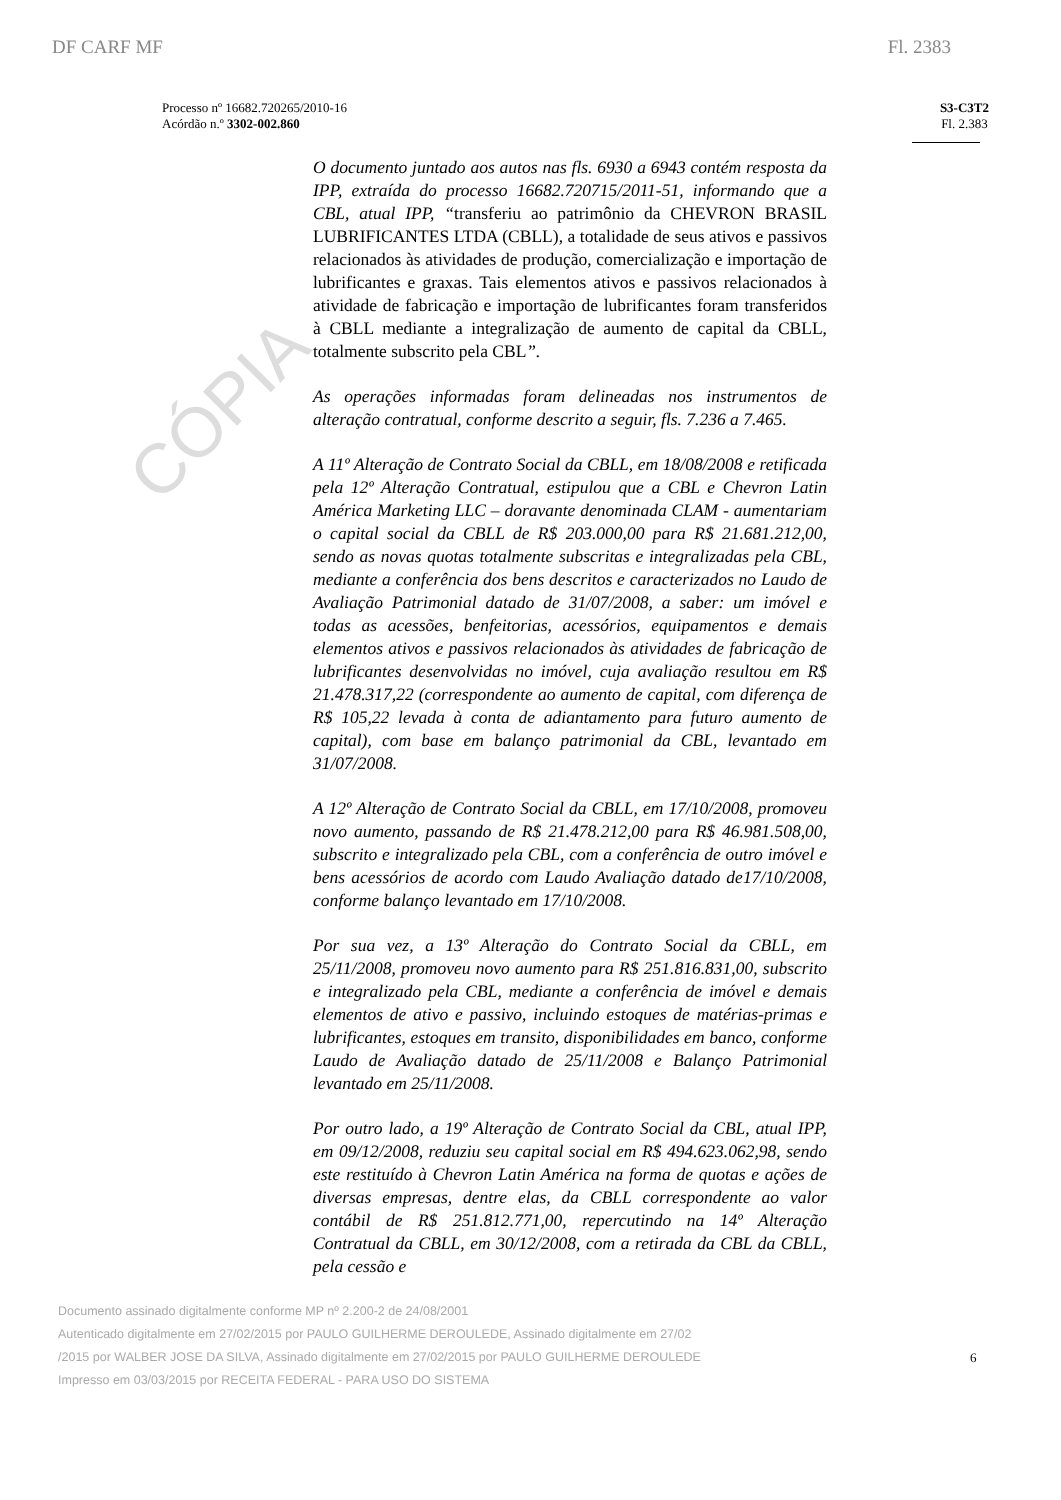CÓPIA
DF CARF MF Fl. 2383
Processo nº 16682.720265/2010-16
Acórdão n.º 3302-002.860
S3-C3T2
Fl. 2.383
O documento juntado aos autos nas fls. 6930 a 6943 contém resposta da IPP, extraída do processo 16682.720715/2011-51, informando que a CBL, atual IPP, “transferiu ao patrimônio da CHEVRON BRASIL LUBRIFICANTES LTDA (CBLL), a totalidade de seus ativos e passivos relacionados às atividades de produção, comercialização e importação de lubrificantes e graxas. Tais elementos ativos e passivos relacionados à atividade de fabricação e importação de lubrificantes foram transferidos à CBLL mediante a integralização de aumento de capital da CBLL, totalmente subscrito pela CBL”.
As operações informadas foram delineadas nos instrumentos de alteração contratual, conforme descrito a seguir, fls. 7.236 a 7.465.
A 11º Alteração de Contrato Social da CBLL, em 18/08/2008 e retificada pela 12º Alteração Contratual, estipulou que a CBL e Chevron Latin América Marketing LLC – doravante denominada CLAM - aumentariam o capital social da CBLL de R$ 203.000,00 para R$ 21.681.212,00, sendo as novas quotas totalmente subscritas e integralizadas pela CBL, mediante a conferência dos bens descritos e caracterizados no Laudo de Avaliação Patrimonial datado de 31/07/2008, a saber: um imóvel e todas as acessões, benfeitorias, acessórios, equipamentos e demais elementos ativos e passivos relacionados às atividades de fabricação de lubrificantes desenvolvidas no imóvel, cuja avaliação resultou em R$ 21.478.317,22 (correspondente ao aumento de capital, com diferença de R$ 105,22 levada à conta de adiantamento para futuro aumento de capital), com base em balanço patrimonial da CBL, levantado em 31/07/2008.
A 12º Alteração de Contrato Social da CBLL, em 17/10/2008, promoveu novo aumento, passando de R$ 21.478.212,00 para R$ 46.981.508,00, subscrito e integralizado pela CBL, com a conferência de outro imóvel e bens acessórios de acordo com Laudo Avaliação datado de17/10/2008, conforme balanço levantado em 17/10/2008.
Por sua vez, a 13º Alteração do Contrato Social da CBLL, em 25/11/2008, promoveu novo aumento para R$ 251.816.831,00, subscrito e integralizado pela CBL, mediante a conferência de imóvel e demais elementos de ativo e passivo, incluindo estoques de matérias-primas e lubrificantes, estoques em transito, disponibilidades em banco, conforme Laudo de Avaliação datado de 25/11/2008 e Balanço Patrimonial levantado em 25/11/2008.
Por outro lado, a 19º Alteração de Contrato Social da CBL, atual IPP, em 09/12/2008, reduziu seu capital social em R$ 494.623.062,98, sendo este restituído à Chevron Latin América na forma de quotas e ações de diversas empresas, dentre elas, da CBLL correspondente ao valor contábil de R$ 251.812.771,00, repercutindo na 14º Alteração Contratual da CBLL, em 30/12/2008, com a retirada da CBL da CBLL, pela cessão e
Documento assinado digitalmente conforme MP nº 2.200-2 de 24/08/2001
Autenticado digitalmente em 27/02/2015 por PAULO GUILHERME DEROULEDE, Assinado digitalmente em 27/02
/2015 por WALBER JOSE DA SILVA, Assinado digitalmente em 27/02/2015 por PAULO GUILHERME DEROULEDE
Impresso em 03/03/2015 por RECEITA FEDERAL - PARA USO DO SISTEMA
6